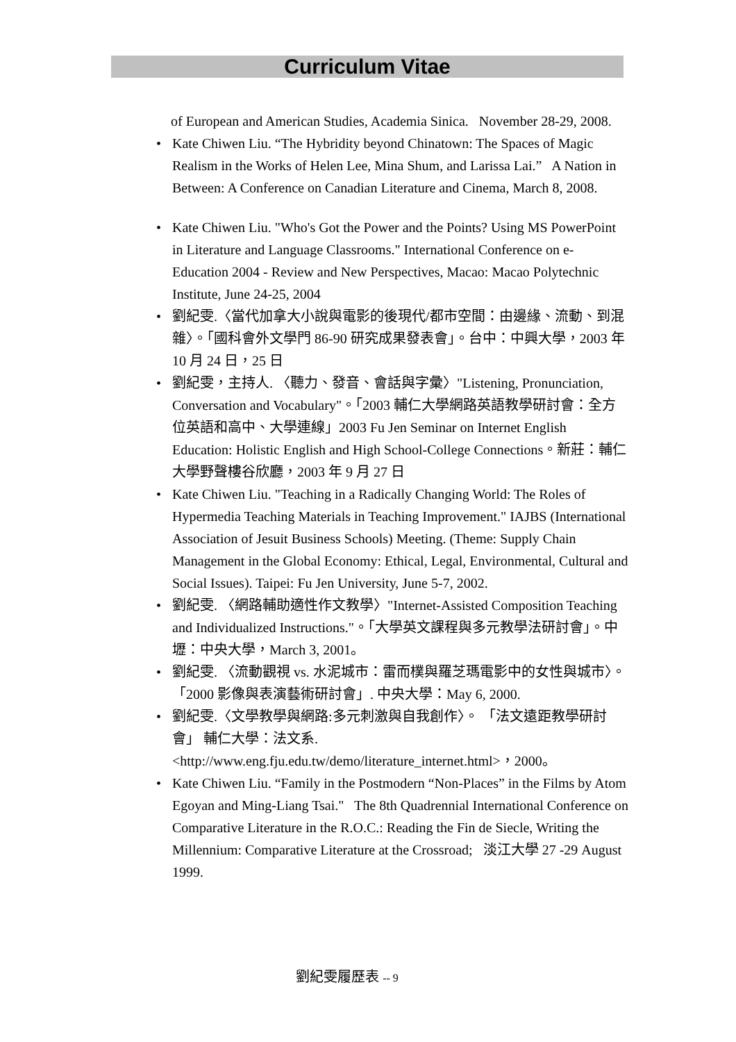Curriculum Vitae
of European and American Studies, Academia Sinica. November 28-29, 2008.
• Kate Chiwen Liu. “The Hybridity beyond Chinatown: The Spaces of Magic Realism in the Works of Helen Lee, Mina Shum, and Larissa Lai.” A Nation in Between: A Conference on Canadian Literature and Cinema, March 8, 2008.
• Kate Chiwen Liu. "Who's Got the Power and the Points? Using MS PowerPoint in Literature and Language Classrooms." International Conference on e-Education 2004 - Review and New Perspectives, Macao: Macao Polytechnic Institute, June 24-25, 2004
• 劉紀雯.〈當代加拿大小說與電影的後現代/都市空間：由邊緣、流動、到混雜〉。「國科會外文學門 86-90 研究成果發表會」。台中：中興大學，2003 年 10 月 24 日，25 日
• 劉紀雯，主持人. 〈聽力、發音、會話與字彙〉"Listening, Pronunciation, Conversation and Vocabulary"。「2003 輔仁大學網路英語教學研討會：全方位英語和高中、大學連線」2003 Fu Jen Seminar on Internet English Education: Holistic English and High School-College Connections。新莊：輔仁大學野聲樓谷欣廳，2003 年 9 月 27 日
• Kate Chiwen Liu. "Teaching in a Radically Changing World: The Roles of Hypermedia Teaching Materials in Teaching Improvement." IAJBS (International Association of Jesuit Business Schools) Meeting. (Theme: Supply Chain Management in the Global Economy: Ethical, Legal, Environmental, Cultural and Social Issues). Taipei: Fu Jen University, June 5-7, 2002.
• 劉紀雯. 〈網路輔助適性作文教學〉"Internet-Assisted Composition Teaching and Individualized Instructions."。「大學英文課程與多元教學法研討會」。中壢：中央大學，March 3, 2001。
• 劉紀雯. 〈流動觀視 vs. 水泥城市：雷而樸與羅芝瑪電影中的女性與城市〉。 「2000 影像與表演藝術研討會」. 中央大學：May 6, 2000.
• 劉紀雯.〈文學教學與網路:多元刺激與自我創作〉。 「法文遠距教學研討會」 輔仁大學：法文系. <http://www.eng.fju.edu.tw/demo/literature_internet.html>，2000。
• Kate Chiwen Liu. “Family in the Postmodern “Non-Places” in the Films by Atom Egoyan and Ming-Liang Tsai." The 8th Quadrennial International Conference on Comparative Literature in the R.O.C.: Reading the Fin de Siecle, Writing the Millennium: Comparative Literature at the Crossroad; 淡江大學 27 -29 August 1999.
劉紀雯履歷表 -- 9